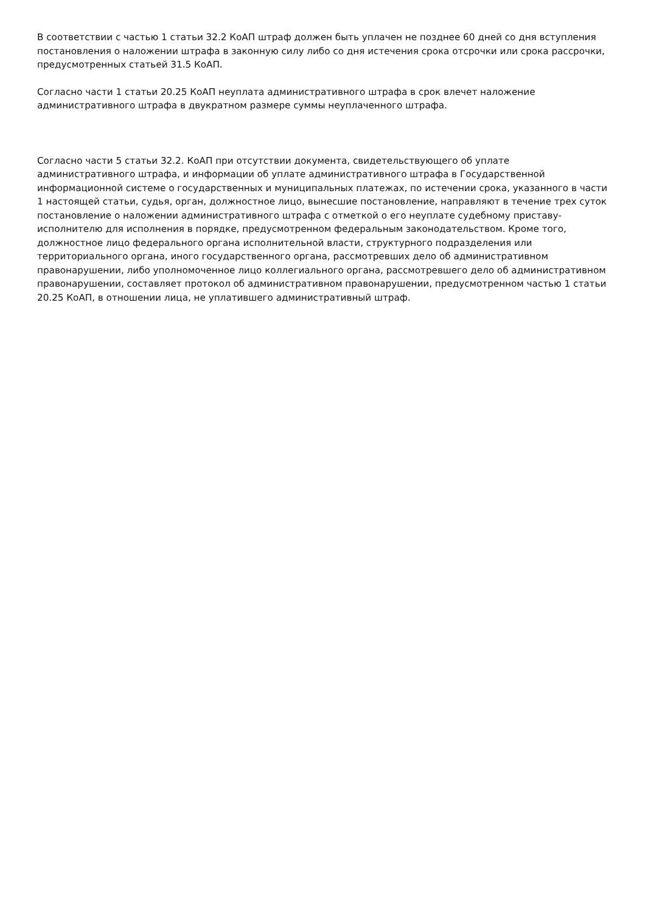В соответствии с частью 1 статьи 32.2 КоАП штраф должен быть уплачен не позднее 60 дней со дня вступления постановления о наложении штрафа в законную силу либо со дня истечения срока отсрочки или срока рассрочки, предусмотренных статьей 31.5 КоАП.
Согласно части 1 статьи 20.25 КоАП неуплата административного штрафа в срок влечет наложение административного штрафа в двукратном размере суммы неуплаченного штрафа.
Согласно части 5 статьи 32.2. КоАП при отсутствии документа, свидетельствующего об уплате административного штрафа, и информации об уплате административного штрафа в Государственной информационной системе о государственных и муниципальных платежах, по истечении срока, указанного в части 1 настоящей статьи, судья, орган, должностное лицо, вынесшие постановление, направляют в течение трех суток постановление о наложении административного штрафа с отметкой о его неуплате судебному приставу-исполнителю для исполнения в порядке, предусмотренном федеральным законодательством. Кроме того, должностное лицо федерального органа исполнительной власти, структурного подразделения или территориального органа, иного государственного органа, рассмотревших дело об административном правонарушении, либо уполномоченное лицо коллегиального органа, рассмотревшего дело об административном правонарушении, составляет протокол об административном правонарушении, предусмотренном частью 1 статьи 20.25 КоАП, в отношении лица, не уплатившего административный штраф.